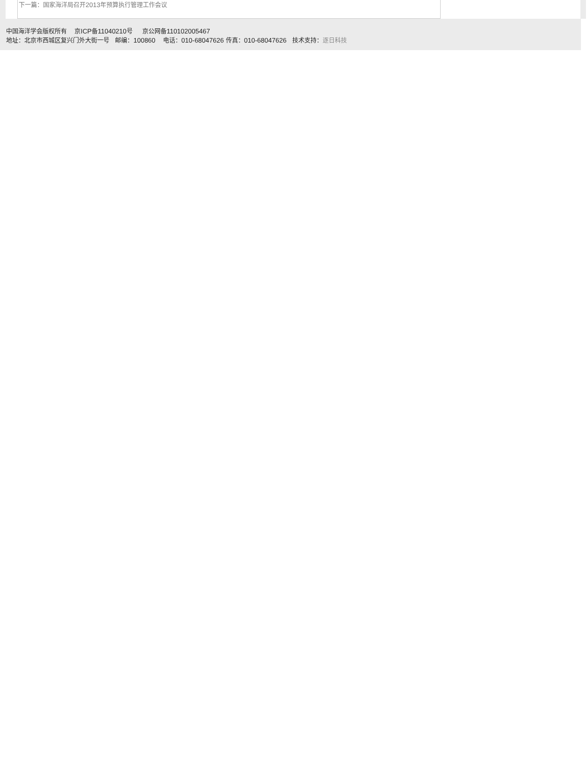下一篇：国家海洋局召开2013年预算执行管理工作会议
中国海洋学会版权所有 京ICP备11040210号 京公网备110102005467
地址：北京市西城区复兴门外大街一号 邮编：100860 电话：010-68047626 传真：010-68047626 技术支持：逐日科技